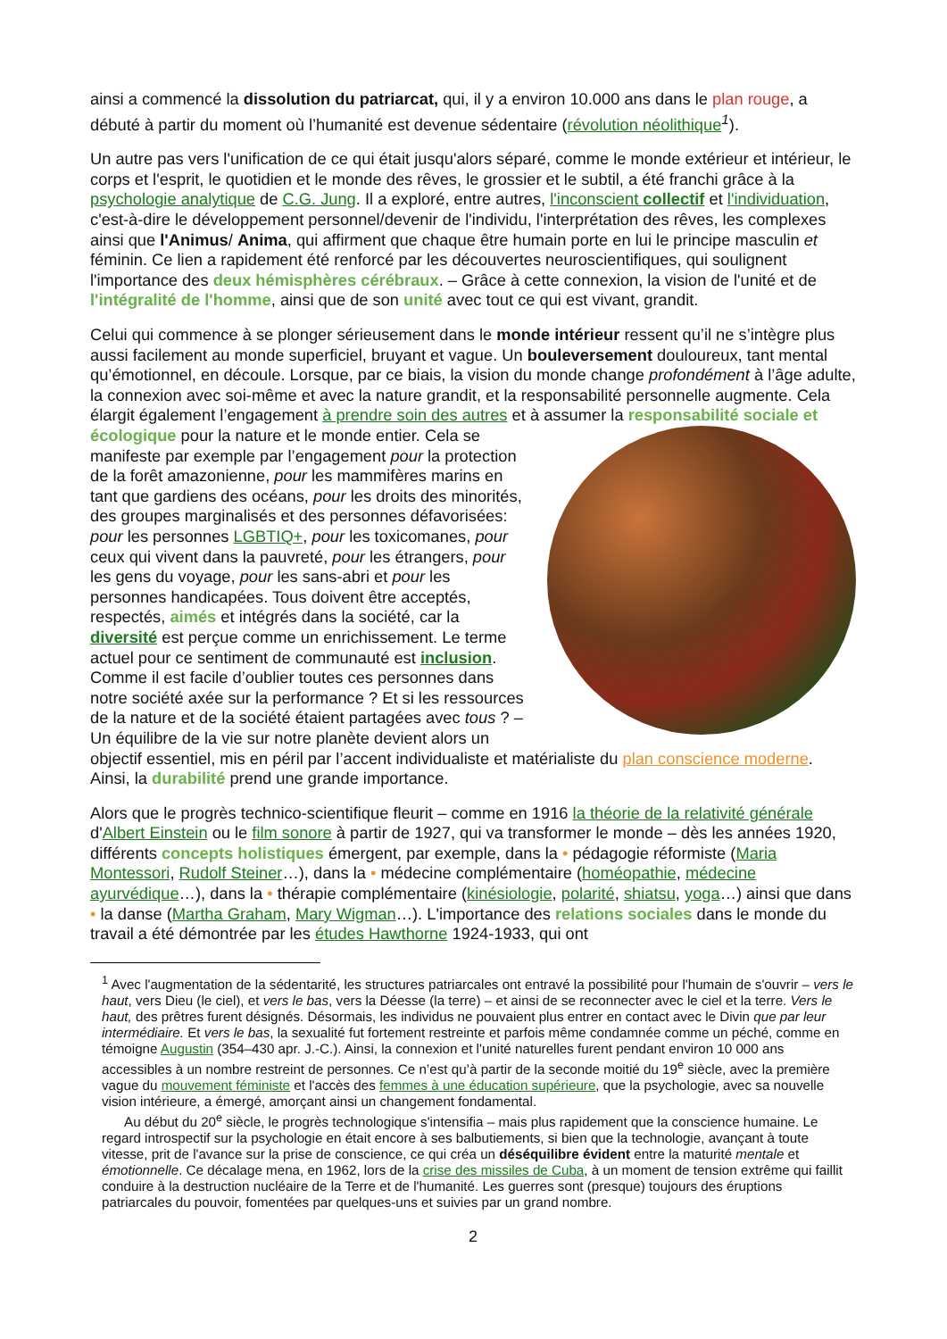ainsi a commencé la dissolution du patriarcat, qui, il y a environ 10.000 ans dans le plan rouge, a débuté à partir du moment où l’humanité est devenue sédentaire (révolution néolithique<sup>1</sup>).
Un autre pas vers l'unification de ce qui était jusqu'alors séparé, comme le monde extérieur et intérieur, le corps et l'esprit, le quotidien et le monde des rêves, le grossier et le subtil, a été franchi grâce à la psychologie analytique de C.G. Jung. Il a exploré, entre autres, l'inconscient collectif et l'individuation, c'est-à-dire le développement personnel/devenir de l'individu, l'interprétation des rêves, les complexes ainsi que l'Animus/ Anima, qui affirment que chaque être humain porte en lui le principe masculin et féminin. Ce lien a rapidement été renforcé par les découvertes neuroscientifiques, qui soulignent l'importance des deux hémisphères cérébraux. – Grâce à cette connexion, la vision de l'unité et de l'intégralité de l'homme, ainsi que de son unité avec tout ce qui est vivant, grandit.
Celui qui commence à se plonger sérieusement dans le monde intérieur ressent qu’il ne s’intègre plus aussi facilement au monde superficiel, bruyant et vague. Un bouleversement douloureux, tant mental qu’émotionnel, en découle. Lorsque, par ce biais, la vision du monde change profondément à l’âge adulte, la connexion avec soi-même et avec la nature grandit, et la responsabilité personnelle augmente. Cela élargit également l’engagement à prendre soin des autres et à assumer la responsabilité sociale et écologique pour la nature et le monde entier. Cela se manifeste par exemple par l’engagement pour la protection de la forêt amazonienne, pour les mammifères marins en tant que gardiens des océans, pour les droits des minorités, des groupes marginalisés et des personnes défavorisées: pour les personnes LGBTIQ+, pour les toxicomanes, pour ceux qui vivent dans la pauvreté, pour les étrangers, pour les gens du voyage, pour les sans-abri et pour les personnes handicapées. Tous doivent être acceptés, respectés, aimés et intégrés dans la société, car la diversité est perçue comme un enrichissement. Le terme actuel pour ce sentiment de communauté est inclusion. Comme il est facile d’oublier toutes ces personnes dans notre société axée sur la performance ? Et si les ressources de la nature et de la société étaient partagées avec tous ? – Un équilibre de la vie sur notre planète devient alors un objectif essentiel, mis en péril par l’accent individualiste et matérialiste du plan conscience moderne. Ainsi, la durabilité prend une grande importance.
Alors que le progrès technico-scientifique fleurit – comme en 1916 la théorie de la relativité générale d'Albert Einstein ou le film sonore à partir de 1927, qui va transformer le monde – dès les années 1920, différents concepts holistiques émergent, par exemple, dans la • pédagogie réformiste (Maria Montessori, Rudolf Steiner…), dans la • médecine complémentaire (homéopathie, médecine ayurvédique…), dans la • thérapie complémentaire (kinésiologie, polarité, shiatsu, yoga…) ainsi que dans • la danse (Martha Graham, Mary Wigman…). L'importance des relations sociales dans le monde du travail a été démontrée par les études Hawthorne 1924-1933, qui ont
<sup>1</sup> Avec l'augmentation de la sédentarité, les structures patriarcales ont entravé la possibilité pour l'humain de s'ouvrir – vers le haut, vers Dieu (le ciel), et vers le bas, vers la Déesse (la terre) – et ainsi de se reconnecter avec le ciel et la terre. Vers le haut, des prêtres furent désignés. Désormais, les individus ne pouvaient plus entrer en contact avec le Divin que par leur intermédiaire. Et vers le bas, la sexualité fut fortement restreinte et parfois même condamnée comme un péché, comme en témoigne Augustin (354–430 apr. J.-C.). Ainsi, la connexion et l'unité naturelles furent pendant environ 10 000 ans accessibles à un nombre restreint de personnes. Ce n’est qu’à partir de la seconde moitié du 19<sup>e</sup> siècle, avec la première vague du mouvement féministe et l'accès des femmes à une éducation supérieure, que la psychologie, avec sa nouvelle vision intérieure, a émergé, amorçant ainsi un changement fondamental.
Au début du 20<sup>e</sup> siècle, le progrès technologique s'intensifia – mais plus rapidement que la conscience humaine. Le regard introspectif sur la psychologie en était encore à ses balbutiements, si bien que la technologie, avançant à toute vitesse, prit de l'avance sur la prise de conscience, ce qui créa un déséquilibre évident entre la maturité mentale et émotionnelle. Ce décalage mena, en 1962, lors de la crise des missiles de Cuba, à un moment de tension extrême qui faillit conduire à la destruction nucléaire de la Terre et de l'humanité. Les guerres sont (presque) toujours des éruptions patriarcales du pouvoir, fomentées par quelques-uns et suivies par un grand nombre.
2